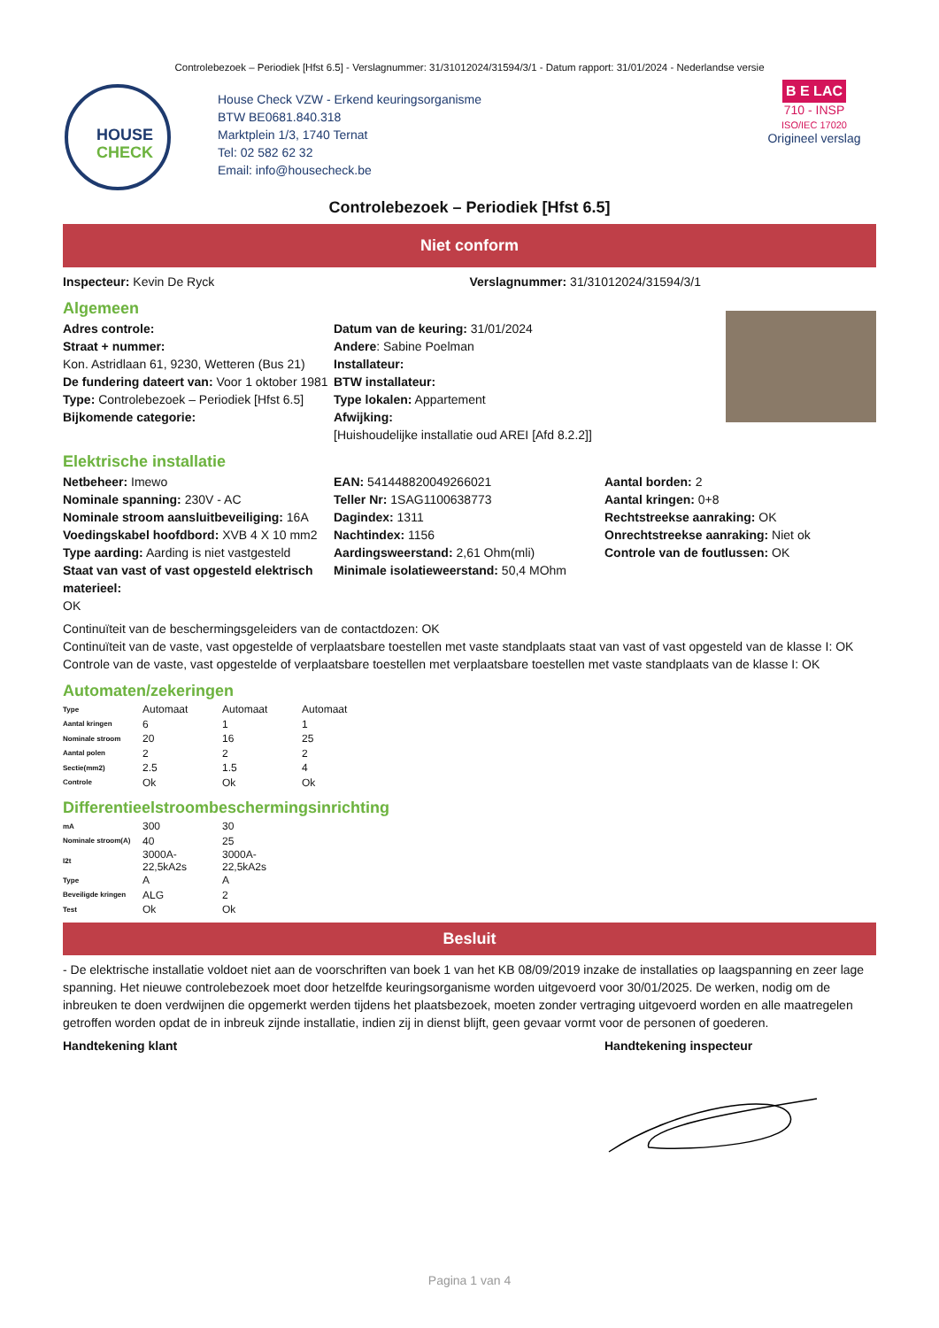Controlebezoek – Periodiek [Hfst 6.5] - Verslagnummer: 31/31012024/31594/3/1 - Datum rapport: 31/01/2024 - Nederlandse versie
HOUSE
CHECK
House Check VZW - Erkend keuringsorganisme
BTW BE0681.840.318
Marktplein 1/3, 1740 Ternat
Tel: 02 582 62 32
Email: info@housecheck.be
B E LAC
710 - INSP
ISO/IEC 17020
Origineel verslag
Controlebezoek – Periodiek [Hfst 6.5]
Niet conform
Inspecteur: Kevin De Ryck Verslagnummer: 31/31012024/31594/3/1
Algemeen
Adres controle:
Straat + nummer:
Kon. Astridlaan 61, 9230, Wetteren (Bus 21)
De fundering dateert van: Voor 1 oktober 1981
Type: Controlebezoek – Periodiek [Hfst 6.5]
Bijkomende categorie:
Datum van de keuring: 31/01/2024
Andere: Sabine Poelman
Installateur:
BTW installateur:
Type lokalen: Appartement
Afwijking:
[Huishoudelijke installatie oud AREI [Afd 8.2.2]]
Elektrische installatie
Netbeheer: Imewo
Nominale spanning: 230V - AC
Nominale stroom aansluitbeveiliging: 16A
Voedingskabel hoofdbord: XVB 4 X 10 mm2
Type aarding: Aarding is niet vastgesteld
Staat van vast of vast opgesteld elektrisch materieel:
OK
EAN: 541448820049266021
Teller Nr: 1SAG1100638773
Dagindex: 1311
Nachtindex: 1156
Aardingsweerstand: 2,61 Ohm(mli)
Minimale isolatieweerstand: 50,4 MOhm
Aantal borden: 2
Aantal kringen: 0+8
Rechtstreekse aanraking: OK
Onrechtstreekse aanraking: Niet ok
Controle van de foutlussen: OK
Continuïteit van de beschermingsgeleiders van de contactdozen: OK
Continuïteit van de vaste, vast opgestelde of verplaatsbare toestellen met vaste standplaats staat van vast of vast opgesteld van de klasse I: OK
Controle van de vaste, vast opgestelde of verplaatsbare toestellen met verplaatsbare toestellen met vaste standplaats van de klasse I: OK
Automaten/zekeringen
| Type | Automaat | Automaat | Automaat |
| Aantal kringen | 6 | 1 | 1 |
| Nominale stroom | 20 | 16 | 25 |
| Aantal polen | 2 | 2 | 2 |
| Sectie(mm2) | 2.5 | 1.5 | 4 |
| Controle | Ok | Ok | Ok |
Differentieelstroombeschermingsinrichting
| mA | 300 | 30 |
| Nominale stroom(A) | 40 | 25 |
| I2t | 3000A-22,5kA2s | 3000A-22,5kA2s |
| Type | A | A |
| Beveiligde kringen | ALG | 2 |
| Test | Ok | Ok |
Besluit
- De elektrische installatie voldoet niet aan de voorschriften van boek 1 van het KB 08/09/2019 inzake de installaties op laagspanning en zeer lage spanning. Het nieuwe controlebezoek moet door hetzelfde keuringsorganisme worden uitgevoerd voor 30/01/2025. De werken, nodig om de inbreuken te doen verdwijnen die opgemerkt werden tijdens het plaatsbezoek, moeten zonder vertraging uitgevoerd worden en alle maatregelen getroffen worden opdat de in inbreuk zijnde installatie, indien zij in dienst blijft, geen gevaar vormt voor de personen of goederen.
Handtekening klant Handtekening inspecteur
Pagina 1 van 4